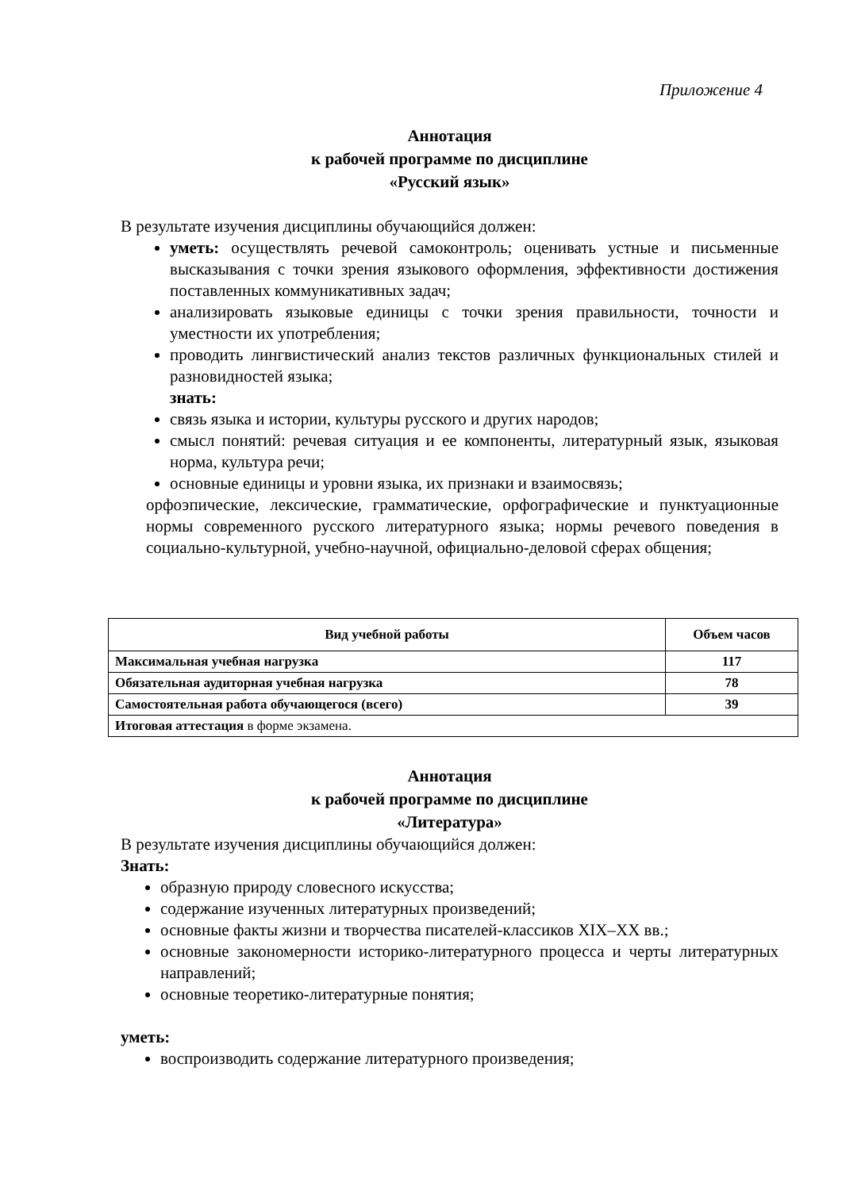Приложение 4
Аннотация
к рабочей программе по дисциплине
«Русский язык»
В результате изучения дисциплины обучающийся должен:
уметь: осуществлять речевой самоконтроль; оценивать устные и письменные высказывания с точки зрения языкового оформления, эффективности достижения поставленных коммуникативных задач;
анализировать языковые единицы с точки зрения правильности, точности и уместности их употребления;
проводить лингвистический анализ текстов различных функциональных стилей и разновидностей языка;
знать:
связь языка и истории, культуры русского и других народов;
смысл понятий: речевая ситуация и ее компоненты, литературный язык, языковая норма, культура речи;
основные единицы и уровни языка, их признаки и взаимосвязь;
орфоэпические, лексические, грамматические, орфографические и пунктуационные нормы современного русского литературного языка; нормы речевого поведения в социально-культурной, учебно-научной, официально-деловой сферах общения;
| Вид учебной работы | Объем часов |
| --- | --- |
| Максимальная учебная нагрузка | 117 |
| Обязательная аудиторная учебная нагрузка | 78 |
| Самостоятельная работа обучающегося (всего) | 39 |
| Итоговая аттестация в форме экзамена. | |
Аннотация
к рабочей программе по дисциплине
«Литература»
В результате изучения дисциплины обучающийся должен:
Знать:
образную природу словесного искусства;
содержание изученных литературных произведений;
основные факты жизни и творчества писателей-классиков XIX–XX вв.;
основные закономерности историко-литературного процесса и черты литературных направлений;
основные теоретико-литературные понятия;
уметь:
воспроизводить содержание литературного произведения;